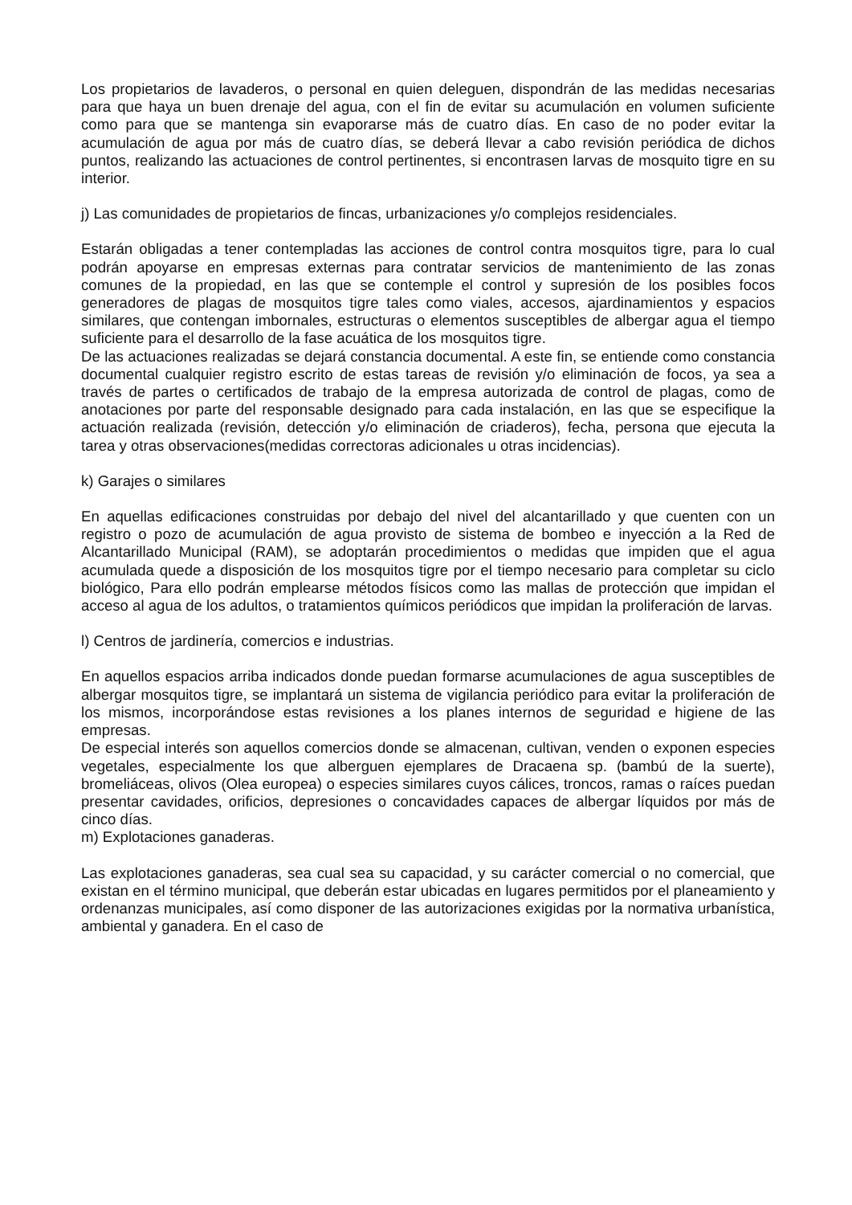Los propietarios de lavaderos, o personal en quien deleguen, dispondrán de las medidas necesarias para que haya un buen drenaje del agua, con el fin de evitar su acumulación en volumen suficiente como para que se mantenga sin evaporarse más de cuatro días. En caso de no poder evitar la acumulación de agua por más de cuatro días, se deberá llevar a cabo revisión periódica de dichos puntos, realizando las actuaciones de control pertinentes, si encontrasen larvas de mosquito tigre en su interior.
j) Las comunidades de propietarios de fincas, urbanizaciones y/o complejos residenciales.
Estarán obligadas a tener contempladas las acciones de control contra mosquitos tigre, para lo cual podrán apoyarse en empresas externas para contratar servicios de mantenimiento de las zonas comunes de la propiedad, en las que se contemple el control y supresión de los posibles focos generadores de plagas de mosquitos tigre tales como viales, accesos, ajardinamientos y espacios similares, que contengan imbornales, estructuras o elementos susceptibles de albergar agua el tiempo suficiente para el desarrollo de la fase acuática de los mosquitos tigre.
De las actuaciones realizadas se dejará constancia documental. A este fin, se entiende como constancia documental cualquier registro escrito de estas tareas de revisión y/o eliminación de focos, ya sea a través de partes o certificados de trabajo de la empresa autorizada de control de plagas, como de anotaciones por parte del responsable designado para cada instalación, en las que se especifique la actuación realizada (revisión, detección y/o eliminación de criaderos), fecha, persona que ejecuta la tarea y otras observaciones(medidas correctoras adicionales u otras incidencias).
k) Garajes o similares
En aquellas edificaciones construidas por debajo del nivel del alcantarillado y que cuenten con un registro o pozo de acumulación de agua provisto de sistema de bombeo e inyección a la Red de Alcantarillado Municipal (RAM), se adoptarán procedimientos o medidas que impiden que el agua acumulada quede a disposición de los mosquitos tigre por el tiempo necesario para completar su ciclo biológico, Para ello podrán emplearse métodos físicos como las mallas de protección que impidan el acceso al agua de los adultos, o tratamientos químicos periódicos que impidan la proliferación de larvas.
l) Centros de jardinería, comercios e industrias.
En aquellos espacios arriba indicados donde puedan formarse acumulaciones de agua susceptibles de albergar mosquitos tigre, se implantará un sistema de vigilancia periódico para evitar la proliferación de los mismos, incorporándose estas revisiones a los planes internos de seguridad e higiene de las empresas.
De especial interés son aquellos comercios donde se almacenan, cultivan, venden o exponen especies vegetales, especialmente los que alberguen ejemplares de Dracaena sp. (bambú de la suerte), bromeliáceas, olivos (Olea europea) o especies similares cuyos cálices, troncos, ramas o raíces puedan presentar cavidades, orificios, depresiones o concavidades capaces de albergar líquidos por más de cinco días.
m) Explotaciones ganaderas.
Las explotaciones ganaderas, sea cual sea su capacidad, y su carácter comercial o no comercial, que existan en el término municipal, que deberán estar ubicadas en lugares permitidos por el planeamiento y ordenanzas municipales, así como disponer de las autorizaciones exigidas por la normativa urbanística, ambiental y ganadera. En el caso de